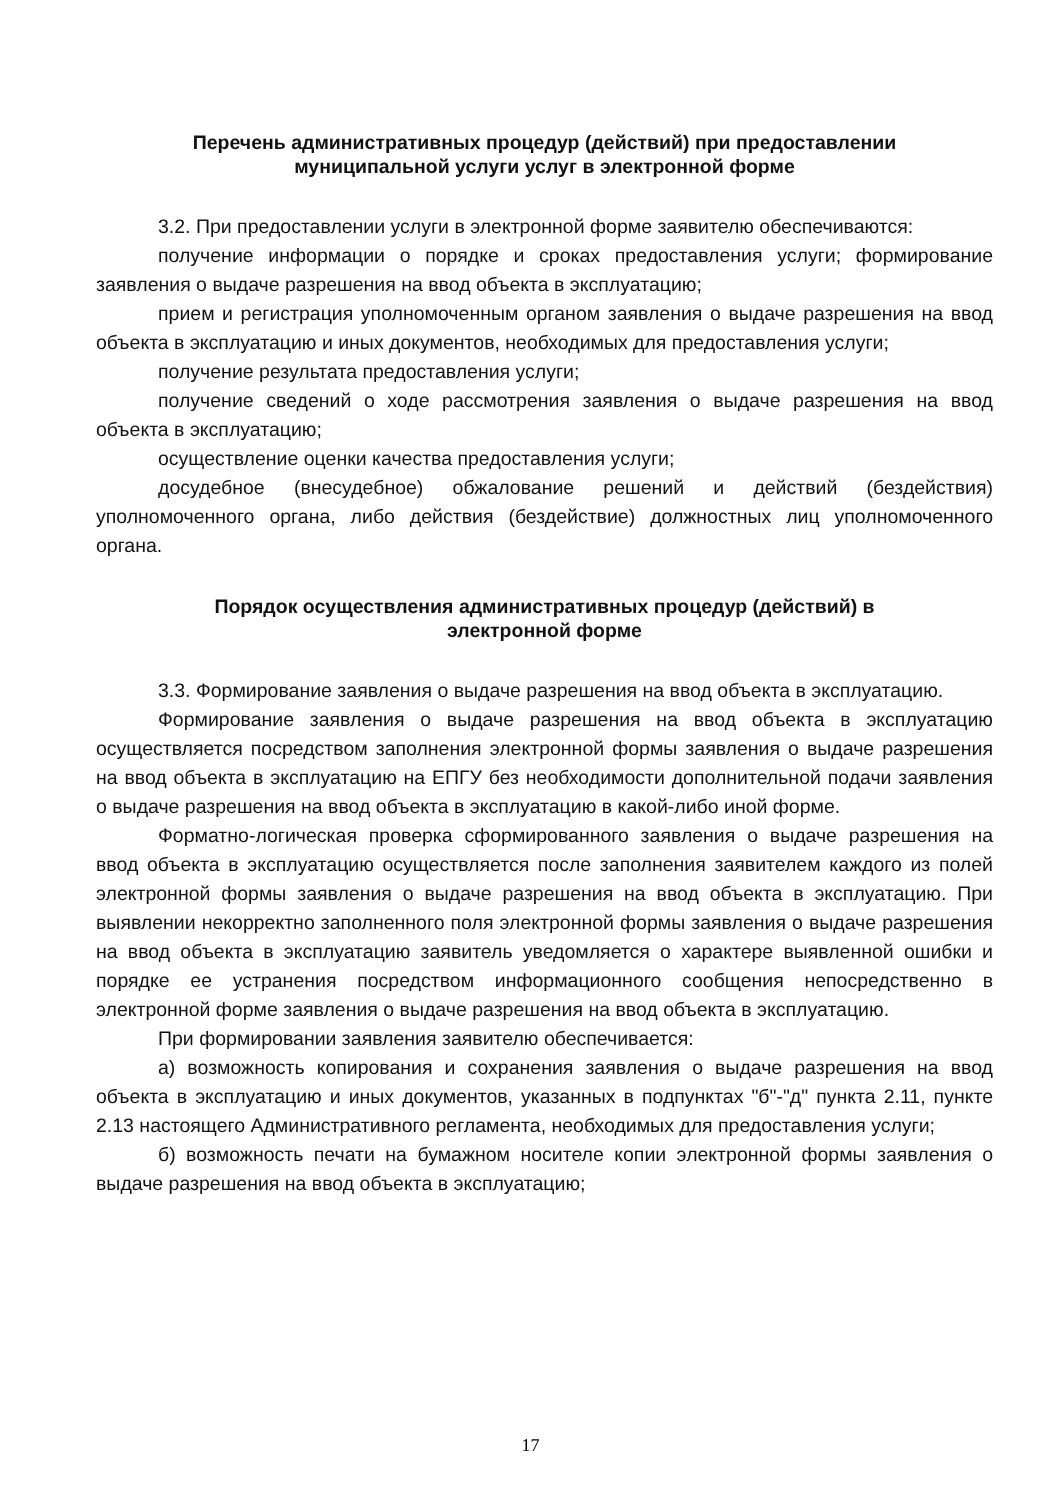Перечень административных процедур (действий) при предоставлении
муниципальной услуги услуг в электронной форме
3.2. При предоставлении услуги в электронной форме заявителю обеспечиваются:
получение информации о порядке и сроках предоставления услуги; формирование заявления о выдаче разрешения на ввод объекта в эксплуатацию;
прием и регистрация уполномоченным органом заявления о выдаче разрешения на ввод объекта в эксплуатацию и иных документов, необходимых для предоставления услуги;
получение результата предоставления услуги;
получение сведений о ходе рассмотрения заявления о выдаче разрешения на ввод объекта в эксплуатацию;
осуществление оценки качества предоставления услуги;
досудебное (внесудебное) обжалование решений и действий (бездействия) уполномоченного органа, либо действия (бездействие) должностных лиц уполномоченного органа.
Порядок осуществления административных процедур (действий) в
электронной форме
3.3. Формирование заявления о выдаче разрешения на ввод объекта в эксплуатацию.
Формирование заявления о выдаче разрешения на ввод объекта в эксплуатацию осуществляется посредством заполнения электронной формы заявления о выдаче разрешения на ввод объекта в эксплуатацию на ЕПГУ без необходимости дополнительной подачи заявления о выдаче разрешения на ввод объекта в эксплуатацию в какой-либо иной форме.
Форматно-логическая проверка сформированного заявления о выдаче разрешения на ввод объекта в эксплуатацию осуществляется после заполнения заявителем каждого из полей электронной формы заявления о выдаче разрешения на ввод объекта в эксплуатацию. При выявлении некорректно заполненного поля электронной формы заявления о выдаче разрешения на ввод объекта в эксплуатацию заявитель уведомляется о характере выявленной ошибки и порядке ее устранения посредством информационного сообщения непосредственно в электронной форме заявления о выдаче разрешения на ввод объекта в эксплуатацию.
При формировании заявления заявителю обеспечивается:
а) возможность копирования и сохранения заявления о выдаче разрешения на ввод объекта в эксплуатацию и иных документов, указанных в подпунктах "б"-"д" пункта 2.11, пункте 2.13 настоящего Административного регламента, необходимых для предоставления услуги;
б) возможность печати на бумажном носителе копии электронной формы заявления о выдаче разрешения на ввод объекта в эксплуатацию;
17